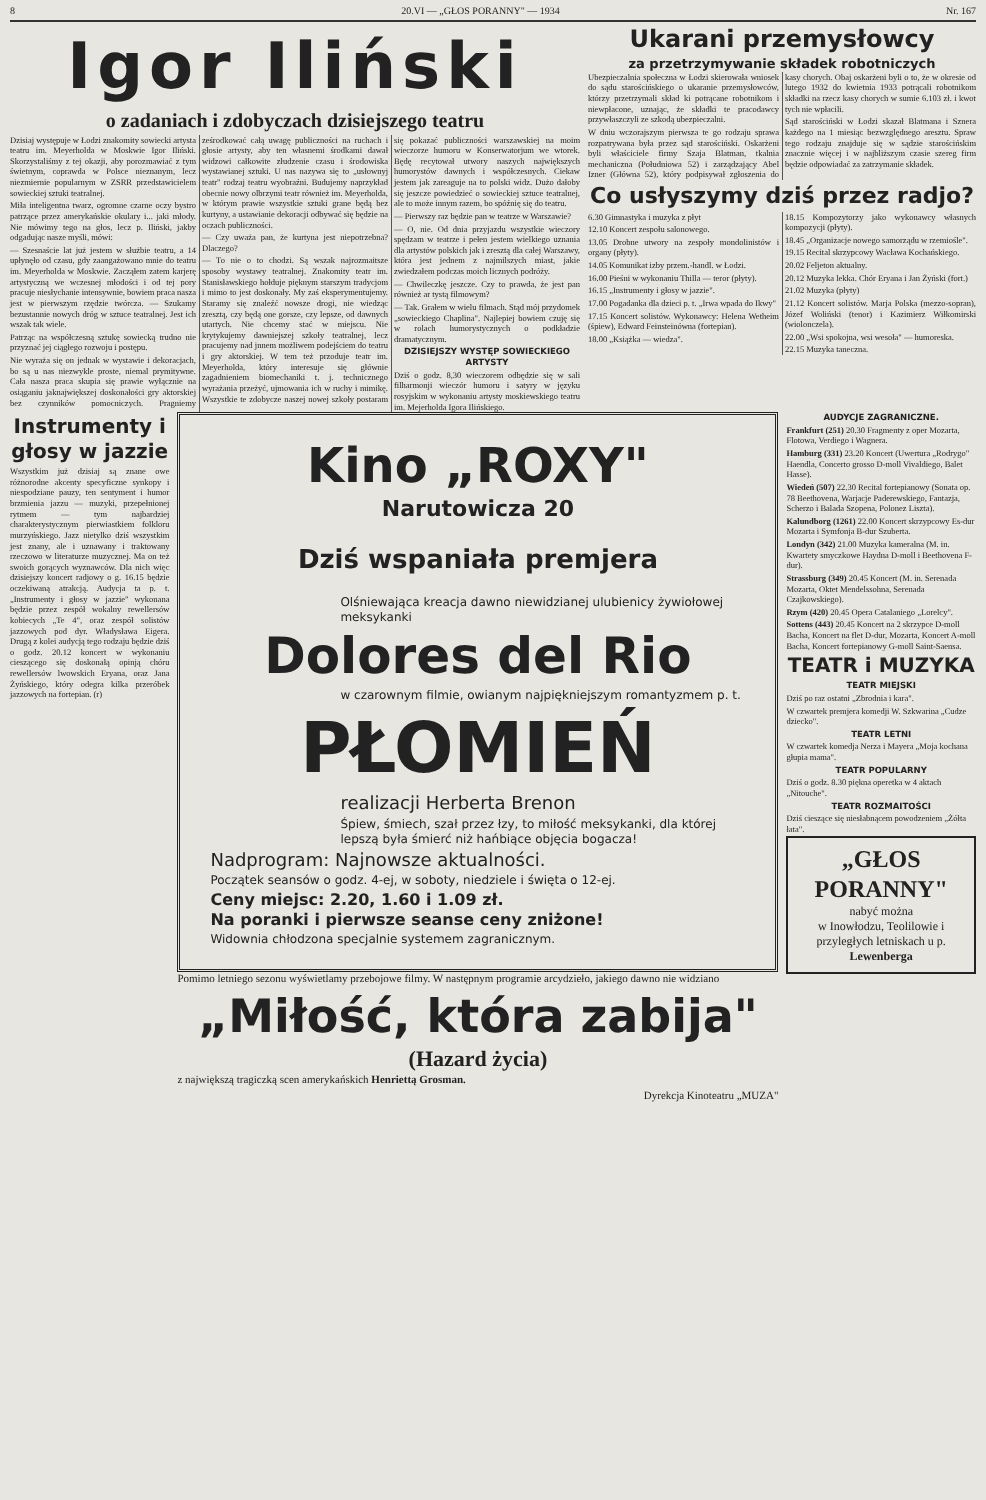8 20.VI — „GŁOS PORANNY" — 1934 Nr. 167
Igor Iliński
o zadaniach i zdobyczach dzisiejszego teatru
Dzisiaj występuje w Łodzi znakomity sowiecki artysta teatru im. Meyerholda w Moskwie Igor Iliński. Skorzystaliśmy z tej okazji, aby porozmawiać z tym świetnym, coprawda w Polsce nieznanym, lecz niezmiernie popularnym w ZSRR przedstawicielem sowieckiej sztuki teatralnej.
Miła inteligentna twarz, ogromne czarne oczy bystro patrzące przez amerykańskie okulary i... jaki młody. Nie mówimy tego na głos, lecz p. Iliński, jakby odgadując nasze myśli, mówi:
— Szesnaście lat już jestem w służbie teatru, a 14 upłynęło od czasu, gdy zaangażowano mnie do teatru im. Meyerholda w Moskwie. Zacząłem zatem karjerę artystyczną we wczesnej młodości i od tej pory pracuje niesłychanie intensywnie, bowiem praca nasza jest w pierwszym rzędzie twórcza. — Szukamy bezustannie nowych dróg w sztuce teatralnej. Jest ich wszak tak wiele.
Patrząc na współczesną sztukę sowiecką trudno nie przyznać jej ciągłego rozwoju i postępu.
Nie wyraża się on jednak w wystawie i dekoracjach, bo są u nas niezwykle proste, niemal prymitywne. Cała nasza praca skupia się prawie wyłącznie na osiąganiu jaknajwiększej doskonałości gry aktorskiej bez czynników pomocniczych. Pragniemy ześrodkować całą uwagę publiczności na ruchach i głosie artysty, aby ten własnemi środkami dawał widzowi całkowite złudzenie czasu i środowiska wystawianej sztuki. U nas nazywa się to „usłownyj teatr" rodzaj teatru wyobraźni. Budujemy naprzykład obecnie nowy olbrzymi teatr również im. Meyerholda, w którym prawie wszystkie sztuki grane będą bez kurtyny, a ustawianie dekoracji odbywać się będzie na oczach publiczności.
— Czy uważa pan, że kurtyna jest niepotrzebna? Dlaczego?
— To nie o to chodzi. Są wszak najrozmaitsze sposoby wystawy teatralnej. Znakomity teatr im. Stanisławskiego hołduje pięknym starszym tradycjom i mimo to jest doskonały. My zaś eksperymentujemy. Staramy się znaleźć nowsze drogi, nie wiedząc zresztą, czy będą one gorsze, czy lepsze, od dawnych utartych. Nie chcemy stać w miejscu. Nie krytykujemy dawniejszej szkoły teatralnej, lecz pracujemy nad jnnem możliwem podejściem do teatru i gry aktorskiej. W tem też przoduje teatr im. Meyerholda, który interesuje się głównie zagadnieniem biomechaniki t. j. technicznego wyrażania przeżyć, ujmowania ich w ruchy i mimikę. Wszystkie te zdobycze naszej nowej szkoły postaram się pokazać publiczności warszawskiej na moim wieczorze humoru w Konserwatorjum we wtorek. Będę recytował utwory naszych największych humorystów dawnych i współczesnych. Ciekaw jestem jak zareaguje na to polski widz. Dużo dałoby się jeszcze powiedzieć o sowieckiej sztuce teatralnej, ale to może innym razem, bo spóźnię się do teatru.
— Pierwszy raz będzie pan w teatrze w Warszawie?
— O, nie. Od dnia przyjazdu wszystkie wieczory spędzam w teatrze i pełen jestem wielkiego uznania dla artystów polskich jak i zresztą dla całej Warszawy, która jest jednem z najmilszych miast, jakie zwiedzałem podczas moich licznych podróży.
— Chwileczkę jeszcze. Czy to prawda, że jest pan również ar tystą filmowym?
— Tak. Grałem w wielu filmach. Stąd mój przydomek „sowieckiego Chaplina". Najlepiej bowiem czuję się w rolach humorystycznych o podkładzie dramatycznym.
DZISIEJSZY WYSTĘP SOWIECKIEGO ARTYSTY
Dziś o godz. 8,30 wieczorem odbędzie się w sali filharmonji wieczór humoru i satyry w języku rosyjskim w wykonaniu artysty moskiewskiego teatru im. Mejerholda Igora Ilińskiego.
Ukarani przemysłowcy
za przetrzymywanie składek robotniczych
Ubezpieczalnia społeczna w Łodzi skierowała wniosek do sądu starościńskiego o ukaranie przemysłowców, którzy przetrzymali skład ki potrącane robotnikom i niewpłacone, uznając, że składki te pracodawcy przywłaszczyli ze szkodą ubezpieczalni.
W dniu wczorajszym pierwsza te go rodzaju sprawa rozpatrywana była przez sąd starościński. Oskarżeni byli właściciele firmy Szaja Blatman, tkalnia mechaniczna (Południowa 52) i zarządzający Abel Izner (Główna 52), który podpisywał zgłoszenia do kasy chorych. Obaj oskarżeni byli o to, że w okresie od lutego 1932 do kwietnia 1933 potrącali robotnikom składki na rzecz kasy chorych w sumie 6.103 zł. i kwot tych nie wpłacili.
Sąd starościński w Łodzi skazał Blatmana i Sznera każdego na 1 miesiąc bezwzględnego aresztu. Spraw tego rodzaju znajduje się w sądzie starościńskim znacznie więcej i w najbliższym czasie szereg firm będzie odpowiadać za zatrzymanie składek.
Co usłyszymy dziś przez radjo?
6.30 Gimnastyka i muzyka z płyt
12.10 Koncert zespołu salonowego.
13.05 Drobne utwory na zespoły mondolinistów i organy (płyty).
14.05 Komunikat izby przem.-handl. w Łodzi.
16.00 Pieśni w wykonaniu Thilla — teror (płyty).
16.15 „Instrumenty i głosy w jazzie".
17.00 Pogadanka dla dzieci p. t. „Irwa wpada do Ikwy"
17.15 Koncert solistów. Wykonawcy: Helena Wetheim (śpiew), Edward Feinsteinówna (fortepian).
18.00 „Książka — wiedza".
18.15 Kompozytorzy jako wykonawcy własnych kompozycji (płyty).
18.45 „Organizacje nowego samorządu w rzemiośle".
19.15 Recital skrzypcowy Wacława Kochańskiego.
20.02 Feljeton aktualny.
20.12 Muzyka lekka. Chór Eryana i Jan Żyński (fort.)
21.02 Muzyka (płyty)
21.12 Koncert solistów. Marja Polska (mezzo-sopran), Józef Wolińskі (tenor) i Kazimierz Wiłkomirski (wiolonczela).
22.00 „Wsi spokojna, wsi wesoła" — humoreska.
22.15 Muzyka taneczna.
Instrumenty i głosy w jazzie
Wszystkim już dzisiaj są znane owe różnorodne akcenty specyficzne synkopy i niespodziane pauzy, ten sentyment i humor brzmienia jazzu — muzyki, przepełnionej rytmem — tym najbardziej charakterystycznym pierwiastkiem folkloru murzyńskiego. Jazz nietylko dziś wszystkim jest znany, ale i uznawany i traktowany rzeczowo w literaturze muzycznej. Ma on też swoich gorących wyznawców. Dla nich więc dzisiejszy koncert radjowy o g. 16.15 będzie oczekiwaną atrakcją. Audycja ta p. t. „Instrumenty i głosy w jazzie" wykonana będzie przez zespół wokalny rewellersów kobiecych „Te 4", oraz zespół solistów jazzowych pod dyr. Władysława Eigera. Drugą z kolei audycją tego rodzaju będzie dziś o godz. 20.12 koncert w wykonaniu cieszącego się doskonałą opinją chóru rewellersów lwowskich Eryana, oraz Jana Żyńskiego, który odegra kilka przeróbek jazzowych na fortepian. (r)
Kino „ROXY"
Narutowicza 20
Dziś wspaniała premjera
Olśniewająca kreacja dawno niewidzianej ulubienicy żywiołowej meksykanki
Dolores del Rio
w czarownym filmie, owianym najpiękniejszym romantyzmem p. t.
PŁOMIEŃ
realizacji Herberta Brenon
Śpiew, śmiech, szał przez łzy, to miłość meksykanki, dla której lepszą była śmierć niż hańbiące objęcia bogacza!
Nadprogram: Najnowsze aktualności.
Początek seansów o godz. 4-ej, w soboty, niedziele i święta o 12-ej.
Ceny miejsc: 2.20, 1.60 i 1.09 zł.
Na poranki i pierwsze seanse ceny zniżone!
Widownia chłodzona specjalnie systemem zagranicznym.
Pomimo letniego sezonu wyświetlamy przebojowe filmy. W następnym programie arcydzieło, jakiego dawno nie widziano
„Miłość, która zabija"
(Hazard życia)
z największą tragiczką scen amerykańskich Henriettą Grosman.
Dyrekcja Kinoteatru „MUZA"
AUDYCJE ZAGRANICZNE.
Frankfurt (251) 20.30 Fragmenty z oper Mozarta, Flotowa, Verdiego i Wagnera.
Hamburg (331) 23.20 Koncert (Uwertura „Rodrygo" Haendla, Concerto grosso D-moll Vivaldiego, Balet Hasse).
Wiedeń (507) 22.30 Recital fortepianowy (Sonata op. 78 Beethovena, Warjacje Paderewskiego, Fantazja, Scherzo i Balada Szopena, Polonez Liszta).
Kalundborg (1261) 22.00 Koncert skrzypcowy Es-dur Mozarta i Symfonja B-dur Szuberta.
Londyn (342) 21.00 Muzyka kameralna (M. in. Kwartety smyczkowe Haydna D-moll i Beethovena F-dur).
Strassburg (349) 20.45 Koncert (M. in. Serenada Mozarta, Oktet Mendelssohna, Serenada Czajkowskiego).
Rzym (420) 20.45 Opera Catalaniego „Lorelcy".
Sottens (443) 20.45 Koncert na 2 skrzypce D-moll Bacha, Koncert na flet D-dur, Mozarta, Koncert A-moll Bacha, Koncert fortepianowy G-moll Saint-Saensa.
TEATR i MUZYKA
TEATR MIEJSKI
Dziś po raz ostatni „Zbrodnia i kara".
W czwartek premjera komedji W. Szkwarina „Cudze dziecko".
TEATR LETNI
W czwartek komedja Nerza i Mayera „Moja kochana głupia mama".
TEATR POPULARNY
Dziś o godz. 8.30 piękna operetka w 4 aktach „Nitouche".
TEATR ROZMAITOŚCI
Dziś cieszące się niesłabnącem powodzeniem „Żółta łata".
„GŁOS PORANNY"
nabyć można
w Inowłodzu, Teolilowie i przyległych letniskach u p. Lewenberga